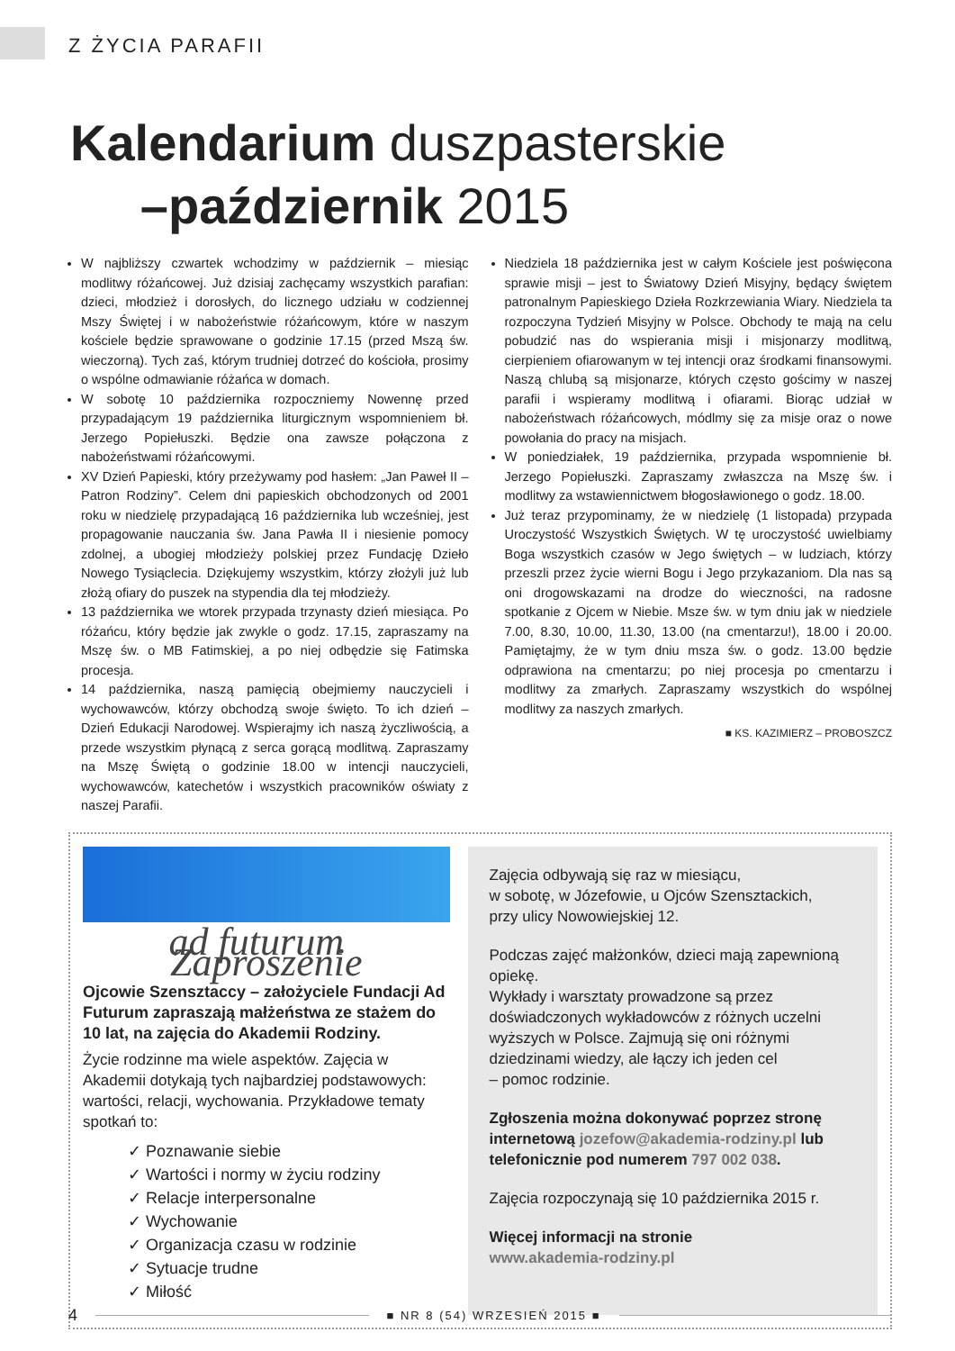Z ŻYCIA PARAFII
Kalendarium duszpasterskie
–październik 2015
W najbliższy czwartek wchodzimy w październik – miesiąc modlitwy różańcowej. Już dzisiaj zachęcamy wszystkich parafian: dzieci, młodzież i dorosłych, do licznego udziału w codziennej Mszy Świętej i w nabożeństwie różańcowym, które w naszym kościele będzie sprawowane o godzinie 17.15 (przed Mszą św. wieczorną). Tych zaś, którym trudniej dotrzeć do kościoła, prosimy o wspólne odmawianie różańca w domach.
W sobotę 10 października rozpoczniemy Nowennę przed przypadającym 19 października liturgicznym wspomnieniem bł. Jerzego Popiełuszki. Będzie ona zawsze połączona z nabożeństwami różańcowymi.
XV Dzień Papieski, który przeżywamy pod hasłem: „Jan Paweł II – Patron Rodziny”. Celem dni papieskich obchodzonych od 2001 roku w niedzielę przypadającą 16 października lub wcześniej, jest propagowanie nauczania św. Jana Pawła II i niesienie pomocy zdolnej, a ubogiej młodzieży polskiej przez Fundację Dzieło Nowego Tysiąclecia. Dziękujemy wszystkim, którzy złożyli już lub złożą ofiary do puszek na stypendia dla tej młodzieży.
13 października we wtorek przypada trzynasty dzień miesiąca. Po różańcu, który będzie jak zwykle o godz. 17.15, zapraszamy na Mszę św. o MB Fatimskiej, a po niej odbędzie się Fatimska procesja.
14 października, naszą pamięcią obejmiemy nauczycieli i wychowawców, którzy obchodzą swoje święto. To ich dzień – Dzień Edukacji Narodowej. Wspierajmy ich naszą życzliwością, a przede wszystkim płynącą z serca gorącą modlitwą. Zapraszamy na Mszę Świętą o godzinie 18.00 w intencji nauczycieli, wychowawców, katechetów i wszystkich pracowników oświaty z naszej Parafii.
Niedziela 18 października jest w całym Kościele jest poświęcona sprawie misji – jest to Światowy Dzień Misyjny, będący świętem patronalnym Papieskiego Dzieła Rozkrzewiania Wiary. Niedziela ta rozpoczyna Tydzień Misyjny w Polsce. Obchody te mają na celu pobudzić nas do wspierania misji i misjonarzy modlitwą, cierpieniem ofiarowanym w tej intencji oraz środkami finansowymi. Naszą chlubą są misjonarze, których często gościmy w naszej parafii i wspieramy modlitwą i ofiarami. Biorąc udział w nabożeństwach różańcowych, módlmy się za misje oraz o nowe powołania do pracy na misjach.
W poniedziałek, 19 października, przypada wspomnienie bł. Jerzego Popiełuszki. Zapraszamy zwłaszcza na Mszę św. i modlitwy za wstawiennictwem błogosławionego o godz. 18.00.
Już teraz przypominamy, że w niedzielę (1 listopada) przypada Uroczystość Wszystkich Świętych. W tę uroczystość uwielbiamy Boga wszystkich czasów w Jego świętych – w ludziach, którzy przeszli przez życie wierni Bogu i Jego przykazaniom. Dla nas są oni drogowskazami na drodze do wieczności, na radosne spotkanie z Ojcem w Niebie. Msze św. w tym dniu jak w niedziele 7.00, 8.30, 10.00, 11.30, 13.00 (na cmentarzu!), 18.00 i 20.00. Pamiętajmy, że w tym dniu msza św. o godz. 13.00 będzie odprawiona na cmentarzu; po niej procesja po cmentarzu i modlitwy za zmarłych. Zapraszamy wszystkich do wspólnej modlitwy za naszych zmarłych.
■ KS. KAZIMIERZ – PROBOSZCZ
ad futurum Zaproszenie
Ojcowie Szensztaccy – założyciele Fundacji Ad Futurum zapraszają małżeństwa ze stażem do 10 lat, na zajęcia do Akademii Rodziny.
Życie rodzinne ma wiele aspektów. Zajęcia w Akademii dotykają tych najbardziej podstawowych: wartości, relacji, wychowania. Przykładowe tematy spotkań to:
✓ Poznawanie siebie
✓ Wartości i normy w życiu rodziny
✓ Relacje interpersonalne
✓ Wychowanie
✓ Organizacja czasu w rodzinie
✓ Sytuacje trudne
✓ Miłość
Zajęcia odbywają się raz w miesiącu,
w sobotę, w Józefowie, u Ojców Szensztackich,
przy ulicy Nowowiejskiej 12.
Podczas zajęć małżonków, dzieci mają zapewnioną opiekę.
Wykłady i warsztaty prowadzone są przez doświadczonych wykładowców z różnych uczelni wyższych w Polsce. Zajmują się oni różnymi dziedzinami wiedzy, ale łączy ich jeden cel
– pomoc rodzinie.
Zgłoszenia można dokonywać poprzez stronę internetową jozefow@akademia-rodziny.pl lub telefonicznie pod numerem 797 002 038.
Zajęcia rozpoczynają się 10 października 2015 r.
Więcej informacji na stronie
www.akademia-rodziny.pl
4
■ NR 8 (54) WRZESIEŃ 2015 ■